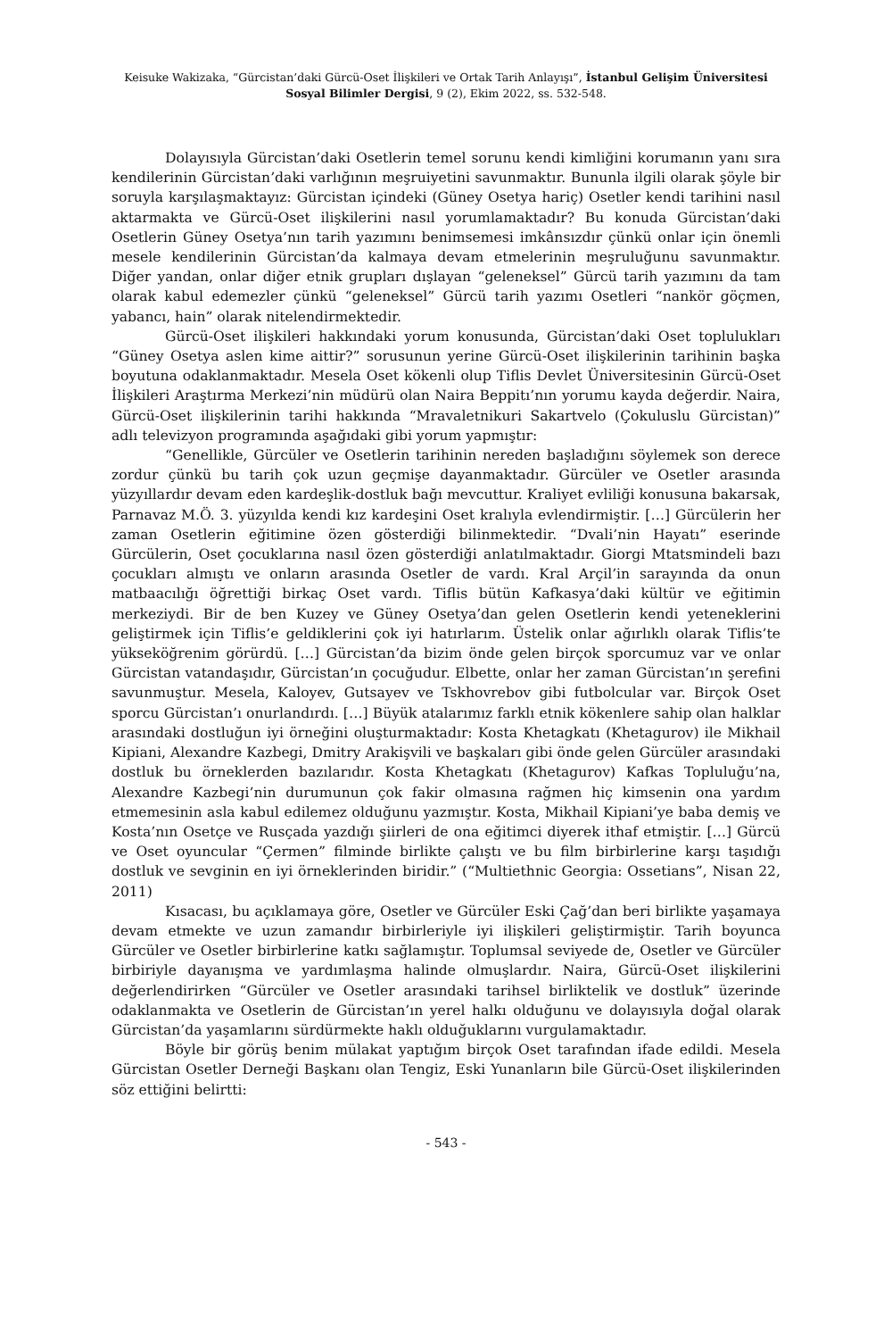Keisuke Wakizaka, “Gürcistan’daki Gürcü-Oset İlişkileri ve Ortak Tarih Anlayışı”, İstanbul Gelişim Üniversitesi Sosyal Bilimler Dergisi, 9 (2), Ekim 2022, ss. 532-548.
Dolayısıyla Gürcistan’daki Osetlerin temel sorunu kendi kimliğini korumanın yanı sıra kendilerinin Gürcistan’daki varlığının meşruiyetini savunmaktır. Bununla ilgili olarak şöyle bir soruyla karşılaşmaktayız: Gürcistan içindeki (Güney Osetya hariç) Osetler kendi tarihini nasıl aktarmakta ve Gürcü-Oset ilişkilerini nasıl yorumlamaktadır? Bu konuda Gürcistan’daki Osetlerin Güney Osetya’nın tarih yazımını benimsemesi imkânsızdır çünkü onlar için önemli mesele kendilerinin Gürcistan’da kalmaya devam etmelerinin meşruluğunu savunmaktır. Diğer yandan, onlar diğer etnik grupları dışlayan “geleneksel” Gürcü tarih yazımını da tam olarak kabul edemezler çünkü “geleneksel” Gürcü tarih yazımı Osetleri “nankör göçmen, yabancı, hain” olarak nitelendirmektedir.
Gürcü-Oset ilişkileri hakkındaki yorum konusunda, Gürcistan’daki Oset toplulukları “Güney Osetya aslen kime aittir?” sorusunun yerine Gürcü-Oset ilişkilerinin tarihinin başka boyutuna odaklanmaktadır. Mesela Oset kökenli olup Tiflis Devlet Üniversitesinin Gürcü-Oset İlişkileri Araştırma Merkezi’nin müdürü olan Naira Beppitı’nın yorumu kayda değerdir. Naira, Gürcü-Oset ilişkilerinin tarihi hakkında “Mravaletnikuri Sakartvelo (Çokuluslu Gürcistan)” adlı televizyon programında aşağıdaki gibi yorum yapmıştır:
“Genellikle, Gürcüler ve Osetlerin tarihinin nereden başladığını söylemek son derece zordur çünkü bu tarih çok uzun geçmişe dayanmaktadır. Gürcüler ve Osetler arasında yüzyıllardır devam eden kardeşlik-dostluk bağı mevcuttur. Kraliyet evliliği konusuna bakarsak, Parnavaz M.Ö. 3. yüzyılda kendi kız kardeşini Oset kralıyla evlendirmiştir. […] Gürcülerin her zaman Osetlerin eğitimine özen gösterdiği bilinmektedir. “Dvali’nin Hayatı” eserinde Gürcülerin, Oset çocuklarına nasıl özen gösterdiği anlatılmaktadır. Giorgi Mtatsmindeli bazı çocukları almıştı ve onların arasında Osetler de vardı. Kral Arçil’in sarayında da onun matbaacılığı öğrettiği birkaç Oset vardı. Tiflis bütün Kafkasya’daki kültür ve eğitimin merkeziydi. Bir de ben Kuzey ve Güney Osetya’dan gelen Osetlerin kendi yeteneklerini geliştirmek için Tiflis’e geldiklerini çok iyi hatırlarım. Üstelik onlar ağırlıklı olarak Tiflis’te yükseköğrenim görürdü. […] Gürcistan’da bizim önde gelen birçok sporcumuz var ve onlar Gürcistan vatandaşıdır, Gürcistan’ın çocuğudur. Elbette, onlar her zaman Gürcistan’ın şerefini savunmuştur. Mesela, Kaloyev, Gutsayev ve Tskhovrebov gibi futbolcular var. Birçok Oset sporcu Gürcistan’ı onurlandırdı. […] Büyük atalarımız farklı etnik kökenlere sahip olan halklar arasındaki dostluğun iyi örneğini oluşturmaktadır: Kosta Khetagkatı (Khetagurov) ile Mikhail Kipiani, Alexandre Kazbegi, Dmitry Arakişvili ve başkaları gibi önde gelen Gürcüler arasındaki dostluk bu örneklerden bazılarıdır. Kosta Khetagkatı (Khetagurov) Kafkas Topluluğu’na, Alexandre Kazbegi’nin durumunun çok fakir olmasına rağmen hiç kimsenin ona yardım etmemesinin asla kabul edilemez olduğunu yazmıştır. Kosta, Mikhail Kipiani’ye baba demiş ve Kosta’nın Osetçe ve Rusçada yazdığı şiirleri de ona eğitimci diyerek ithaf etmiştir. […] Gürcü ve Oset oyuncular “Çermen” filminde birlikte çalıştı ve bu film birbirlerine karşı taşıdığı dostluk ve sevginin en iyi örneklerinden biridir.” (“Multiethnic Georgia: Ossetians”, Nisan 22, 2011)
Kısacası, bu açıklamaya göre, Osetler ve Gürcüler Eski Çağ’dan beri birlikte yaşamaya devam etmekte ve uzun zamandır birbirleriyle iyi ilişkileri geliştirmiştir. Tarih boyunca Gürcüler ve Osetler birbirlerine katkı sağlamıştır. Toplumsal seviyede de, Osetler ve Gürcüler birbiriyle dayanışma ve yardımlaşma halinde olmuşlardır. Naira, Gürcü-Oset ilişkilerini değerlendirirken “Gürcüler ve Osetler arasındaki tarihsel birliktelik ve dostluk” üzerinde odaklanmakta ve Osetlerin de Gürcistan’ın yerel halkı olduğunu ve dolayısıyla doğal olarak Gürcistan’da yaşamlarını sürdürmekte haklı olduğuklarını vurgulamaktadır.
Böyle bir görüş benim mülakat yaptığım birçok Oset tarafından ifade edildi. Mesela Gürcistan Osetler Derneği Başkanı olan Tengiz, Eski Yunanların bile Gürcü-Oset ilişkilerinden söz ettiğini belirtti:
- 543 -